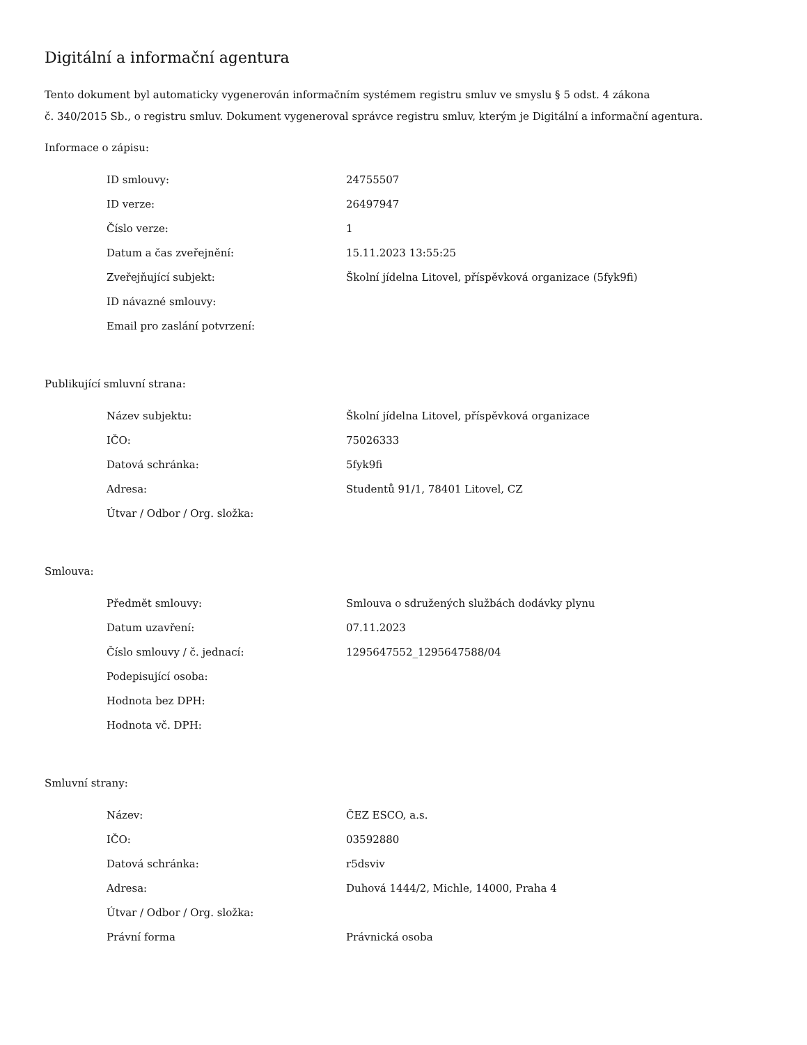Digitální a informační agentura
Tento dokument byl automaticky vygenerován informačním systémem registru smluv ve smyslu § 5 odst. 4 zákona
č. 340/2015 Sb., o registru smluv. Dokument vygeneroval správce registru smluv, kterým je Digitální a informační agentura.
Informace o zápisu:
| ID smlouvy: | 24755507 |
| ID verze: | 26497947 |
| Číslo verze: | 1 |
| Datum a čas zveřejnění: | 15.11.2023 13:55:25 |
| Zveřejňující subjekt: | Školní jídelna Litovel, příspěvková organizace (5fyk9fi) |
| ID návazné smlouvy: | |
| Email pro zaslání potvrzení: | |
Publikující smluvní strana:
| Název subjektu: | Školní jídelna Litovel, příspěvková organizace |
| IČO: | 75026333 |
| Datová schránka: | 5fyk9fi |
| Adresa: | Studentů 91/1, 78401 Litovel, CZ |
| Útvar / Odbor / Org. složka: | |
Smlouva:
| Předmět smlouvy: | Smlouva o sdružených službách dodávky plynu |
| Datum uzavření: | 07.11.2023 |
| Číslo smlouvy / č. jednací: | 1295647552_1295647588/04 |
| Podepisující osoba: | |
| Hodnota bez DPH: | |
| Hodnota vč. DPH: | |
Smluvní strany:
| Název: | ČEZ ESCO, a.s. |
| IČO: | 03592880 |
| Datová schránka: | r5dsviv |
| Adresa: | Duhová 1444/2, Michle, 14000, Praha 4 |
| Útvar / Odbor / Org. složka: | |
| Právní forma | Právnická osoba |